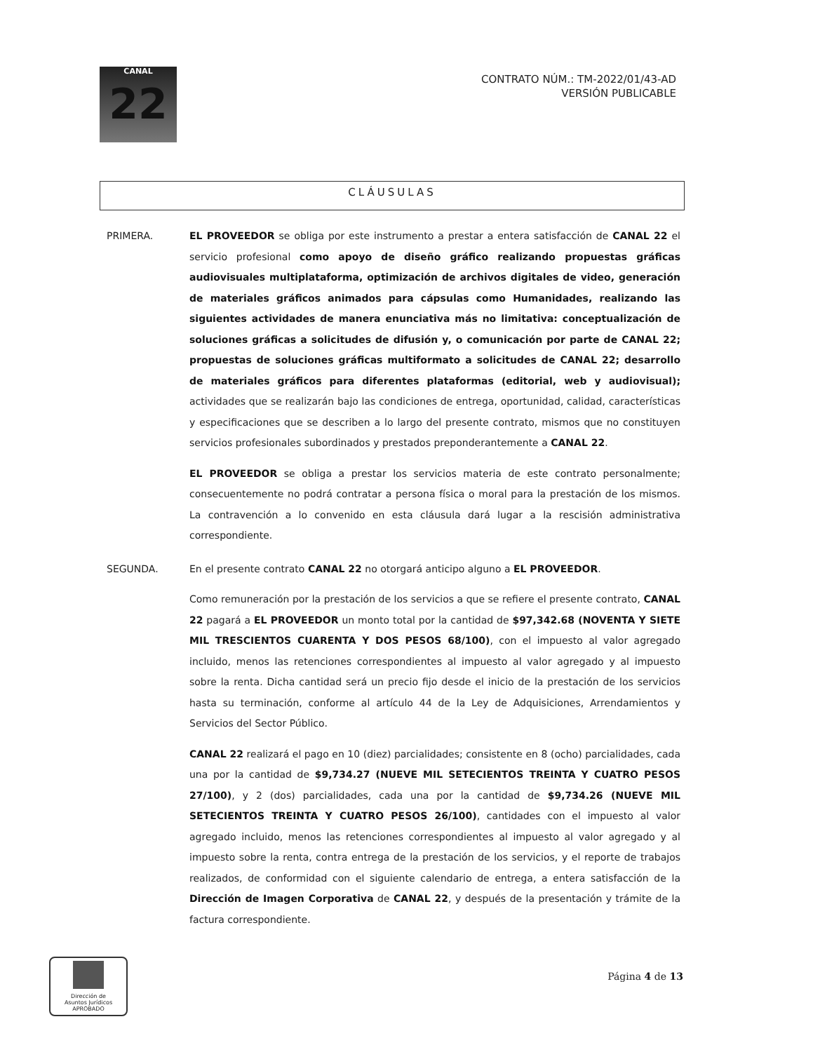CANAL
22
CONTRATO NÚM.: TM-2022/01/43-AD
VERSIÓN PUBLICABLE
CLÁUSULAS
PRIMERA.
EL PROVEEDOR se obliga por este instrumento a prestar a entera satisfacción de CANAL 22 el servicio profesional como apoyo de diseño gráfico realizando propuestas gráficas audiovisuales multiplataforma, optimización de archivos digitales de video, generación de materiales gráficos animados para cápsulas como Humanidades, realizando las siguientes actividades de manera enunciativa más no limitativa: conceptualización de soluciones gráficas a solicitudes de difusión y, o comunicación por parte de CANAL 22; propuestas de soluciones gráficas multiformato a solicitudes de CANAL 22; desarrollo de materiales gráficos para diferentes plataformas (editorial, web y audiovisual); actividades que se realizarán bajo las condiciones de entrega, oportunidad, calidad, características y especificaciones que se describen a lo largo del presente contrato, mismos que no constituyen servicios profesionales subordinados y prestados preponderantemente a CANAL 22.
EL PROVEEDOR se obliga a prestar los servicios materia de este contrato personalmente; consecuentemente no podrá contratar a persona física o moral para la prestación de los mismos. La contravención a lo convenido en esta cláusula dará lugar a la rescisión administrativa correspondiente.
SEGUNDA.
En el presente contrato CANAL 22 no otorgará anticipo alguno a EL PROVEEDOR.
Como remuneración por la prestación de los servicios a que se refiere el presente contrato, CANAL 22 pagará a EL PROVEEDOR un monto total por la cantidad de $97,342.68 (NOVENTA Y SIETE MIL TRESCIENTOS CUARENTA Y DOS PESOS 68/100), con el impuesto al valor agregado incluido, menos las retenciones correspondientes al impuesto al valor agregado y al impuesto sobre la renta. Dicha cantidad será un precio fijo desde el inicio de la prestación de los servicios hasta su terminación, conforme al artículo 44 de la Ley de Adquisiciones, Arrendamientos y Servicios del Sector Público.
CANAL 22 realizará el pago en 10 (diez) parcialidades; consistente en 8 (ocho) parcialidades, cada una por la cantidad de $9,734.27 (NUEVE MIL SETECIENTOS TREINTA Y CUATRO PESOS 27/100), y 2 (dos) parcialidades, cada una por la cantidad de $9,734.26 (NUEVE MIL SETECIENTOS TREINTA Y CUATRO PESOS 26/100), cantidades con el impuesto al valor agregado incluido, menos las retenciones correspondientes al impuesto al valor agregado y al impuesto sobre la renta, contra entrega de la prestación de los servicios, y el reporte de trabajos realizados, de conformidad con el siguiente calendario de entrega, a entera satisfacción de la Dirección de Imagen Corporativa de CANAL 22, y después de la presentación y trámite de la factura correspondiente.
Dirección de
Asuntos Jurídicos
APROBADO
Página 4 de 13